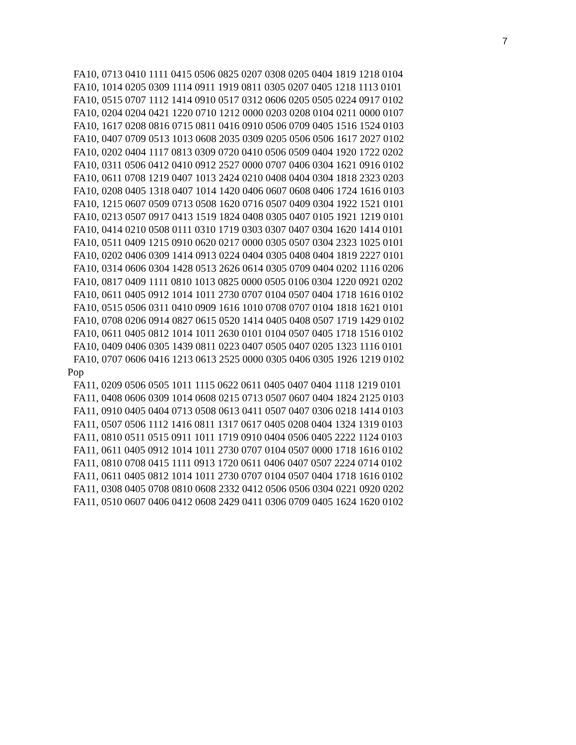7
FA10, 0713 0410 1111 0415 0506 0825 0207 0308 0205 0404 1819 1218 0104
FA10, 1014 0205 0309 1114 0911 1919 0811 0305 0207 0405 1218 1113 0101
FA10, 0515 0707 1112 1414 0910 0517 0312 0606 0205 0505 0224 0917 0102
FA10, 0204 0204 0421 1220 0710 1212 0000 0203 0208 0104 0211 0000 0107
FA10, 1617 0208 0816 0715 0811 0416 0910 0506 0709 0405 1516 1524 0103
FA10, 0407 0709 0513 1013 0608 2035 0309 0205 0506 0506 1617 2027 0102
FA10, 0202 0404 1117 0813 0309 0720 0410 0506 0509 0404 1920 1722 0202
FA10, 0311 0506 0412 0410 0912 2527 0000 0707 0406 0304 1621 0916 0102
FA10, 0611 0708 1219 0407 1013 2424 0210 0408 0404 0304 1818 2323 0203
FA10, 0208 0405 1318 0407 1014 1420 0406 0607 0608 0406 1724 1616 0103
FA10, 1215 0607 0509 0713 0508 1620 0716 0507 0409 0304 1922 1521 0101
FA10, 0213 0507 0917 0413 1519 1824 0408 0305 0407 0105 1921 1219 0101
FA10, 0414 0210 0508 0111 0310 1719 0303 0307 0407 0304 1620 1414 0101
FA10, 0511 0409 1215 0910 0620 0217 0000 0305 0507 0304 2323 1025 0101
FA10, 0202 0406 0309 1414 0913 0224 0404 0305 0408 0404 1819 2227 0101
FA10, 0314 0606 0304 1428 0513 2626 0614 0305 0709 0404 0202 1116 0206
FA10, 0817 0409 1111 0810 1013 0825 0000 0505 0106 0304 1220 0921 0202
FA10, 0611 0405 0912 1014 1011 2730 0707 0104 0507 0404 1718 1616 0102
FA10, 0515 0506 0311 0410 0909 1616 1010 0708 0707 0104 1818 1621 0101
FA10, 0708 0206 0914 0827 0615 0520 1414 0405 0408 0507 1719 1429 0102
FA10, 0611 0405 0812 1014 1011 2630 0101 0104 0507 0405 1718 1516 0102
FA10, 0409 0406 0305 1439 0811 0223 0407 0505 0407 0205 1323 1116 0101
FA10, 0707 0606 0416 1213 0613 2525 0000 0305 0406 0305 1926 1219 0102
Pop
FA11, 0209 0506 0505 1011 1115 0622 0611 0405 0407 0404 1118 1219 0101
FA11, 0408 0606 0309 1014 0608 0215 0713 0507 0607 0404 1824 2125 0103
FA11, 0910 0405 0404 0713 0508 0613 0411 0507 0407 0306 0218 1414 0103
FA11, 0507 0506 1112 1416 0811 1317 0617 0405 0208 0404 1324 1319 0103
FA11, 0810 0511 0515 0911 1011 1719 0910 0404 0506 0405 2222 1124 0103
FA11, 0611 0405 0912 1014 1011 2730 0707 0104 0507 0000 1718 1616 0102
FA11, 0810 0708 0415 1111 0913 1720 0611 0406 0407 0507 2224 0714 0102
FA11, 0611 0405 0812 1014 1011 2730 0707 0104 0507 0404 1718 1616 0102
FA11, 0308 0405 0708 0810 0608 2332 0412 0506 0506 0304 0221 0920 0202
FA11, 0510 0607 0406 0412 0608 2429 0411 0306 0709 0405 1624 1620 0102